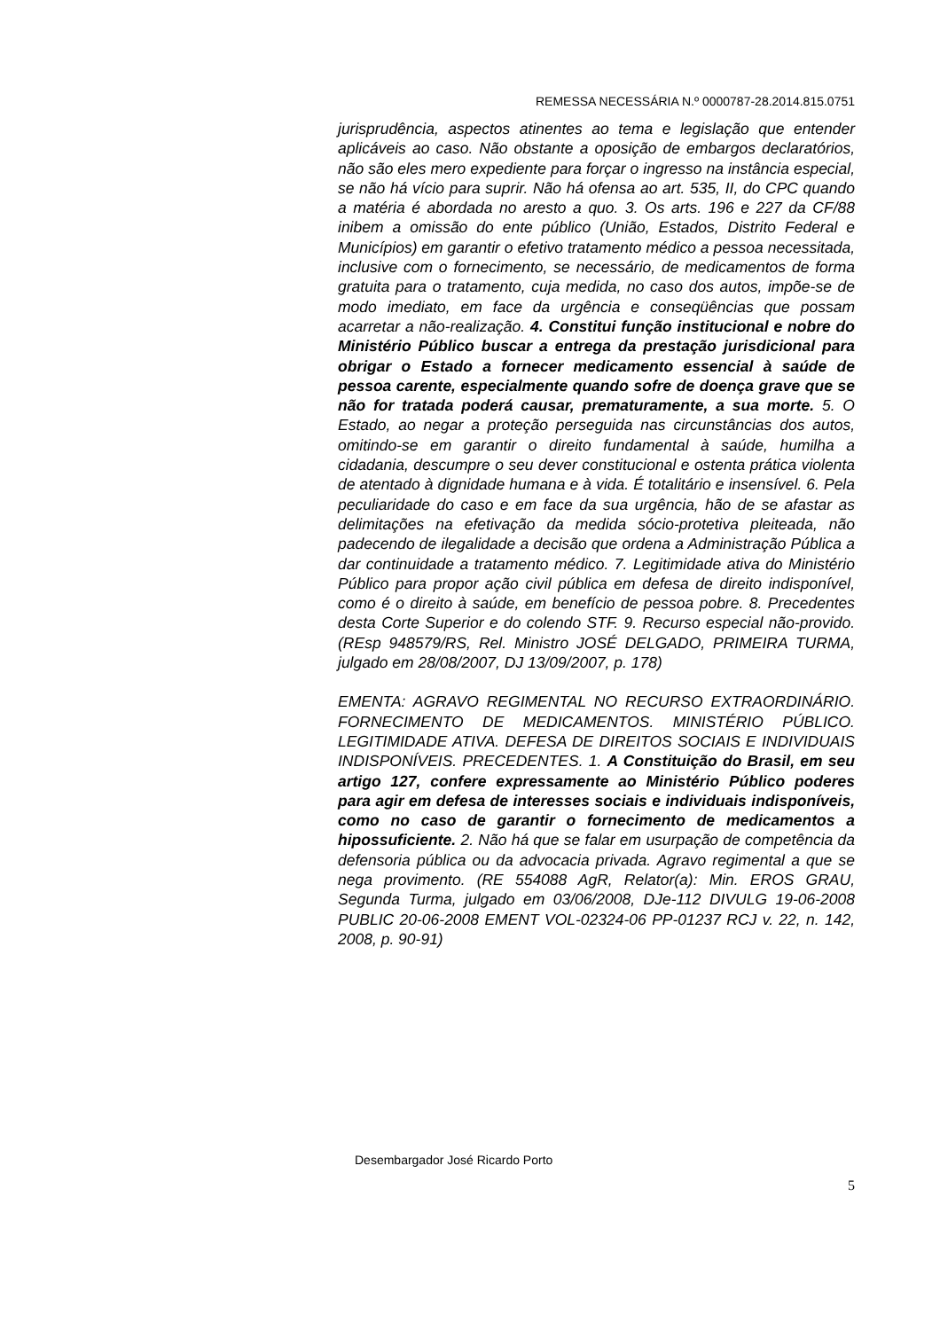REMESSA NECESSÁRIA N.º 0000787-28.2014.815.0751
jurisprudência, aspectos atinentes ao tema e legislação que entender aplicáveis ao caso. Não obstante a oposição de embargos declaratórios, não são eles mero expediente para forçar o ingresso na instância especial, se não há vício para suprir. Não há ofensa ao art. 535, II, do CPC quando a matéria é abordada no aresto a quo. 3. Os arts. 196 e 227 da CF/88 inibem a omissão do ente público (União, Estados, Distrito Federal e Municípios) em garantir o efetivo tratamento médico a pessoa necessitada, inclusive com o fornecimento, se necessário, de medicamentos de forma gratuita para o tratamento, cuja medida, no caso dos autos, impõe-se de modo imediato, em face da urgência e conseqüências que possam acarretar a não-realização. 4. Constitui função institucional e nobre do Ministério Público buscar a entrega da prestação jurisdicional para obrigar o Estado a fornecer medicamento essencial à saúde de pessoa carente, especialmente quando sofre de doença grave que se não for tratada poderá causar, prematuramente, a sua morte. 5. O Estado, ao negar a proteção perseguida nas circunstâncias dos autos, omitindo-se em garantir o direito fundamental à saúde, humilha a cidadania, descumpre o seu dever constitucional e ostenta prática violenta de atentado à dignidade humana e à vida. É totalitário e insensível. 6. Pela peculiaridade do caso e em face da sua urgência, hão de se afastar as delimitações na efetivação da medida sócio-protetiva pleiteada, não padecendo de ilegalidade a decisão que ordena a Administração Pública a dar continuidade a tratamento médico. 7. Legitimidade ativa do Ministério Público para propor ação civil pública em defesa de direito indisponível, como é o direito à saúde, em benefício de pessoa pobre. 8. Precedentes desta Corte Superior e do colendo STF. 9. Recurso especial não-provido. (REsp 948579/RS, Rel. Ministro JOSÉ DELGADO, PRIMEIRA TURMA, julgado em 28/08/2007, DJ 13/09/2007, p. 178)
EMENTA: AGRAVO REGIMENTAL NO RECURSO EXTRAORDINÁRIO. FORNECIMENTO DE MEDICAMENTOS. MINISTÉRIO PÚBLICO. LEGITIMIDADE ATIVA. DEFESA DE DIREITOS SOCIAIS E INDIVIDUAIS INDISPONÍVEIS. PRECEDENTES. 1. A Constituição do Brasil, em seu artigo 127, confere expressamente ao Ministério Público poderes para agir em defesa de interesses sociais e individuais indisponíveis, como no caso de garantir o fornecimento de medicamentos a hipossuficiente. 2. Não há que se falar em usurpação de competência da defensoria pública ou da advocacia privada. Agravo regimental a que se nega provimento. (RE 554088 AgR, Relator(a): Min. EROS GRAU, Segunda Turma, julgado em 03/06/2008, DJe-112 DIVULG 19-06-2008 PUBLIC 20-06-2008 EMENT VOL-02324-06 PP-01237 RCJ v. 22, n. 142, 2008, p. 90-91)
Desembargador José Ricardo Porto
5